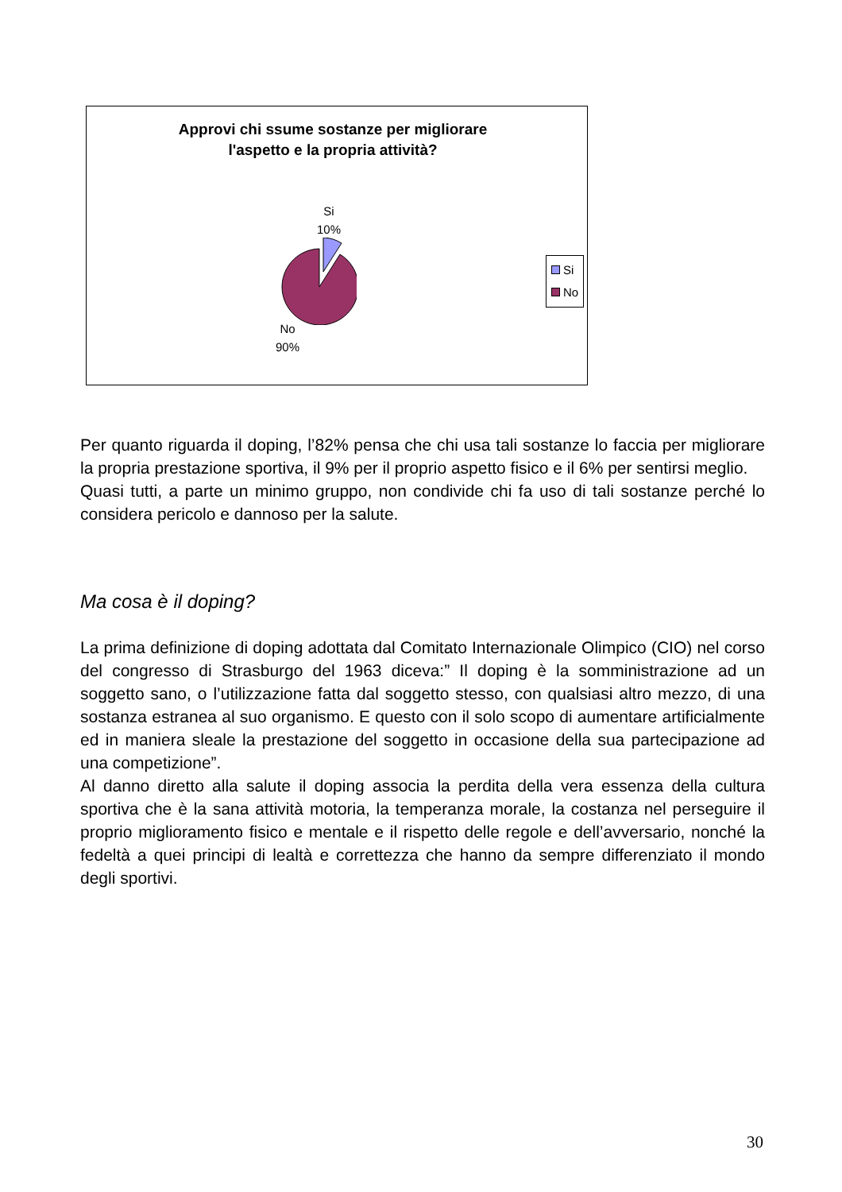Approvi chi ssume sostanze per migliorare
l'aspetto e la propria attività?
Si
10%
No
90%
Si
No
Per quanto riguarda il doping, l’82% pensa che chi usa tali sostanze lo faccia per migliorare la propria prestazione sportiva, il 9% per il proprio aspetto fisico e il 6% per sentirsi meglio.
Quasi tutti, a parte un minimo gruppo, non condivide chi fa uso di tali sostanze perché lo considera pericolo e dannoso per la salute.
Ma cosa è il doping?
La prima definizione di doping adottata dal Comitato Internazionale Olimpico (CIO) nel corso del congresso di Strasburgo del 1963 diceva:” Il doping è la somministrazione ad un soggetto sano, o l’utilizzazione fatta dal soggetto stesso, con qualsiasi altro mezzo, di una sostanza estranea al suo organismo. E questo con il solo scopo di aumentare artificialmente ed in maniera sleale la prestazione del soggetto in occasione della sua partecipazione ad una competizione”.
Al danno diretto alla salute il doping associa la perdita della vera essenza della cultura sportiva che è la sana attività motoria, la temperanza morale, la costanza nel perseguire il proprio miglioramento fisico e mentale e il rispetto delle regole e dell’avversario, nonché la fedeltà a quei principi di lealtà e correttezza che hanno da sempre differenziato il mondo degli sportivi.
30